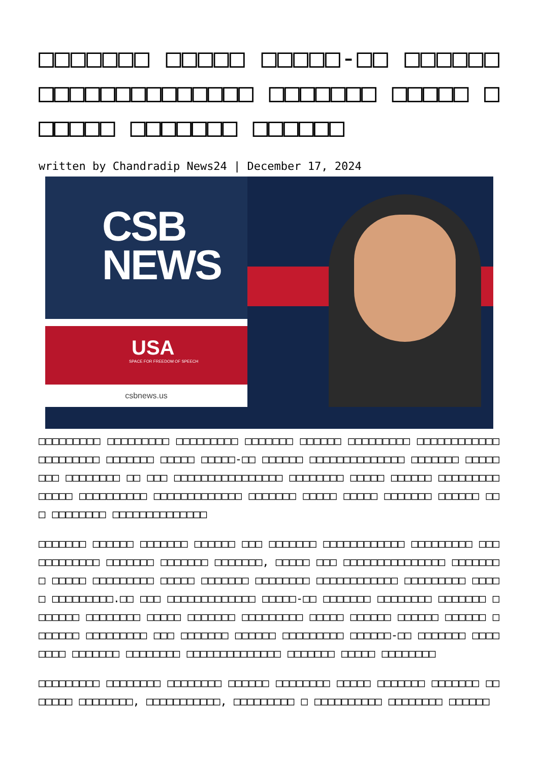□□□□□□□ □□□□□ □□□□□-□□ □□□□□□ □□□□□□□□□□□□□□ □□□□□□□ □□□□□ □□□□□□ □□□□□□□ □□□□□□
written by Chandradip News24 | December 17, 2024
CSB
NEWS
USA
SPACE FOR FREEDOM OF SPEECH
csbnews.us
□□□□□□□□□ □□□□□□□□□ □□□□□□□□□ □□□□□□□ □□□□□□ □□□□□□□□□ □□□□□□□□□□□□ □□□□□□□□□ □□□□□□□ □□□□□ □□□□□-□□ □□□□□□ □□□□□□□□□□□□□□ □□□□□□□ □□□□□□□□ □□□□□□□□ □□ □□□ □□□□□□□□□□□□□□□□ □□□□□□□□ □□□□□ □□□□□□ □□□□□□□□□□□□□□ □□□□□□□□□□ □□□□□□□□□□□□□ □□□□□□□ □□□□□ □□□□□ □□□□□□□ □□□□□□ □□□ □□□□□□□□ □□□□□□□□□□□□□□
□□□□□□□ □□□□□□ □□□□□□□ □□□□□□ □□□ □□□□□□□ □□□□□□□□□□□□ □□□□□□□□□ □□□ □□□□□□□□□ □□□□□□□ □□□□□□□ □□□□□□□, □□□□□ □□□ □□□□□□□□□□□□□□□ □□□□□□□□ □□□□□ □□□□□□□□□ □□□□□ □□□□□□□ □□□□□□□□ □□□□□□□□□□□□ □□□□□□□□□ □□□□□ □□□□□□□□□.□□ □□□ □□□□□□□□□□□□□ □□□□□-□□ □□□□□□□ □□□□□□□□ □□□□□□□ □□□□□□□ □□□□□□□□ □□□□□ □□□□□□□ □□□□□□□□□ □□□□□ □□□□□□ □□□□□□ □□□□□□ □□□□□□□ □□□□□□□□□ □□□ □□□□□□□ □□□□□□ □□□□□□□□□ □□□□□□-□□ □□□□□□□ □□□□□□□□ □□□□□□□ □□□□□□□□ □□□□□□□□□□□□□□ □□□□□□□ □□□□□ □□□□□□□□
□□□□□□□□□ □□□□□□□□ □□□□□□□□ □□□□□□ □□□□□□□□ □□□□□ □□□□□□□ □□□□□□□ □□□□□□□ □□□□□□□□, □□□□□□□□□□□, □□□□□□□□□ □ □□□□□□□□□□ □□□□□□□□ □□□□□□